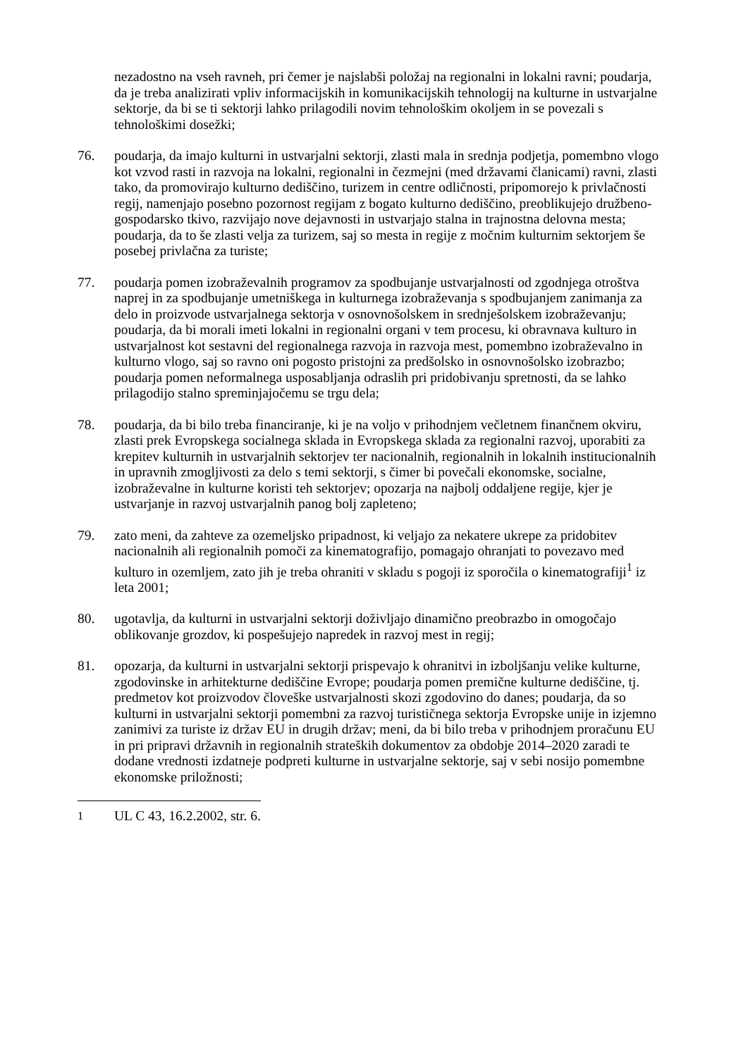nezadostno na vseh ravneh, pri čemer je najslabši položaj na regionalni in lokalni ravni; poudarja, da je treba analizirati vpliv informacijskih in komunikacijskih tehnologij na kulturne in ustvarjalne sektorje, da bi se ti sektorji lahko prilagodili novim tehnološkim okoljem in se povezali s tehnološkimi dosežki;
76. poudarja, da imajo kulturni in ustvarjalni sektorji, zlasti mala in srednja podjetja, pomembno vlogo kot vzvod rasti in razvoja na lokalni, regionalni in čezmejni (med državami članicami) ravni, zlasti tako, da promovirajo kulturno dediščino, turizem in centre odličnosti, pripomorejo k privlačnosti regij, namenjajo posebno pozornost regijam z bogato kulturno dediščino, preoblikujejo družbeno-gospodarsko tkivo, razvijajo nove dejavnosti in ustvarjajo stalna in trajnostna delovna mesta; poudarja, da to še zlasti velja za turizem, saj so mesta in regije z močnim kulturnim sektorjem še posebej privlačna za turiste;
77. poudarja pomen izobraževalnih programov za spodbujanje ustvarjalnosti od zgodnjega otroštva naprej in za spodbujanje umetniškega in kulturnega izobraževanja s spodbujanjem zanimanja za delo in proizvode ustvarjalnega sektorja v osnovnošolskem in srednješolskem izobraževanju; poudarja, da bi morali imeti lokalni in regionalni organi v tem procesu, ki obravnava kulturo in ustvarjalnost kot sestavni del regionalnega razvoja in razvoja mest, pomembno izobraževalno in kulturno vlogo, saj so ravno oni pogosto pristojni za predšolsko in osnovnošolsko izobrazbo; poudarja pomen neformalnega usposabljanja odraslih pri pridobivanju spretnosti, da se lahko prilagodijo stalno spreminjajočemu se trgu dela;
78. poudarja, da bi bilo treba financiranje, ki je na voljo v prihodnjem večletnem finančnem okviru, zlasti prek Evropskega socialnega sklada in Evropskega sklada za regionalni razvoj, uporabiti za krepitev kulturnih in ustvarjalnih sektorjev ter nacionalnih, regionalnih in lokalnih institucionalnih in upravnih zmogljivosti za delo s temi sektorji, s čimer bi povečali ekonomske, socialne, izobraževalne in kulturne koristi teh sektorjev; opozarja na najbolj oddaljene regije, kjer je ustvarjanje in razvoj ustvarjalnih panog bolj zapleteno;
79. zato meni, da zahteve za ozemeljsko pripadnost, ki veljajo za nekatere ukrepe za pridobitev nacionalnih ali regionalnih pomoči za kinematografijo, pomagajo ohranjati to povezavo med kulturo in ozemljem, zato jih je treba ohraniti v skladu s pogoji iz sporočila o kinematografiji<sup>1</sup> iz leta 2001;
80. ugotavlja, da kulturni in ustvarjalni sektorji doživljajo dinamično preobrazbo in omogočajo oblikovanje grozdov, ki pospešujejo napredek in razvoj mest in regij;
81. opozarja, da kulturni in ustvarjalni sektorji prispevajo k ohranitvi in izboljšanju velike kulturne, zgodovinske in arhitekturne dediščine Evrope; poudarja pomen premične kulturne dediščine, tj. predmetov kot proizvodov človeške ustvarjalnosti skozi zgodovino do danes; poudarja, da so kulturni in ustvarjalni sektorji pomembni za razvoj turističnega sektorja Evropske unije in izjemno zanimivi za turiste iz držav EU in drugih držav; meni, da bi bilo treba v prihodnjem proračunu EU in pri pripravi državnih in regionalnih strateških dokumentov za obdobje 2014–2020 zaradi te dodane vrednosti izdatneje podpreti kulturne in ustvarjalne sektorje, saj v sebi nosijo pomembne ekonomske priložnosti;
<sup>1</sup> UL C 43, 16.2.2002, str. 6.